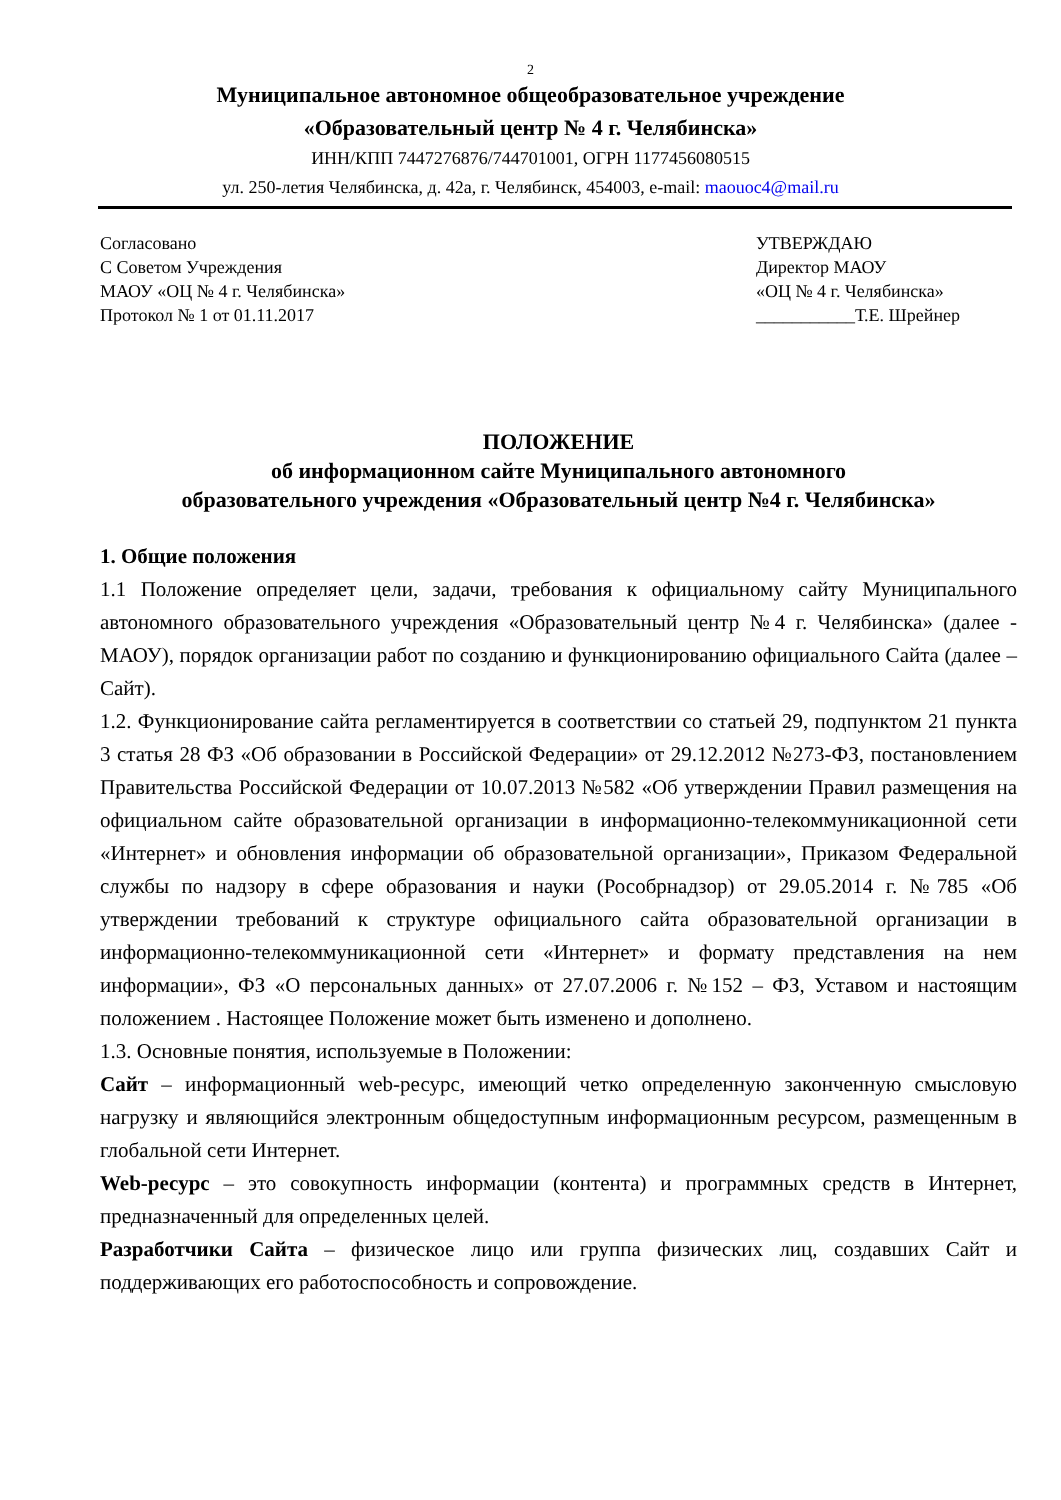2
Муниципальное автономное общеобразовательное учреждение
«Образовательный центр № 4 г. Челябинска»
ИНН/КПП 7447276876/744701001, ОГРН 1177456080515
ул. 250-летия Челябинска, д. 42а, г. Челябинск, 454003, e-mail: maouoc4@mail.ru
Согласовано
С Советом Учреждения
МАОУ «ОЦ № 4 г. Челябинска»
Протокол № 1 от 01.11.2017
УТВЕРЖДАЮ
Директор МАОУ
«ОЦ № 4 г. Челябинска»
___________Т.Е. Шрейнер
ПОЛОЖЕНИЕ
об информационном сайте Муниципального автономного
образовательного учреждения «Образовательный центр №4 г. Челябинска»
1. Общие положения
1.1 Положение определяет цели, задачи, требования к официальному сайту Муниципального автономного образовательного учреждения «Образовательный центр №4 г. Челябинска» (далее - МАОУ), порядок организации работ по созданию и функционированию официального Сайта (далее – Сайт).
1.2. Функционирование сайта регламентируется в соответствии со статьей 29, подпунктом 21 пункта 3 статья 28 ФЗ «Об образовании в Российской Федерации» от 29.12.2012 №273-ФЗ, постановлением Правительства Российской Федерации от 10.07.2013 №582 «Об утверждении Правил размещения на официальном сайте образовательной организации в информационно-телекоммуникационной сети «Интернет» и обновления информации об образовательной организации», Приказом Федеральной службы по надзору в сфере образования и науки (Рособрнадзор) от 29.05.2014 г. №785 «Об утверждении требований к структуре официального сайта образовательной организации в информационно-телекоммуникационной сети «Интернет» и формату представления на нем информации», ФЗ «О персональных данных» от 27.07.2006 г. №152 – ФЗ, Уставом и настоящим положением . Настоящее Положение может быть изменено и дополнено.
1.3. Основные понятия, используемые в Положении:
Сайт – информационный web-ресурс, имеющий четко определенную законченную смысловую нагрузку и являющийся электронным общедоступным информационным ресурсом, размещенным в глобальной сети Интернет.
Web-ресурс – это совокупность информации (контента) и программных средств в Интернет, предназначенный для определенных целей.
Разработчики Сайта – физическое лицо или группа физических лиц, создавших Сайт и поддерживающих его работоспособность и сопровождение.